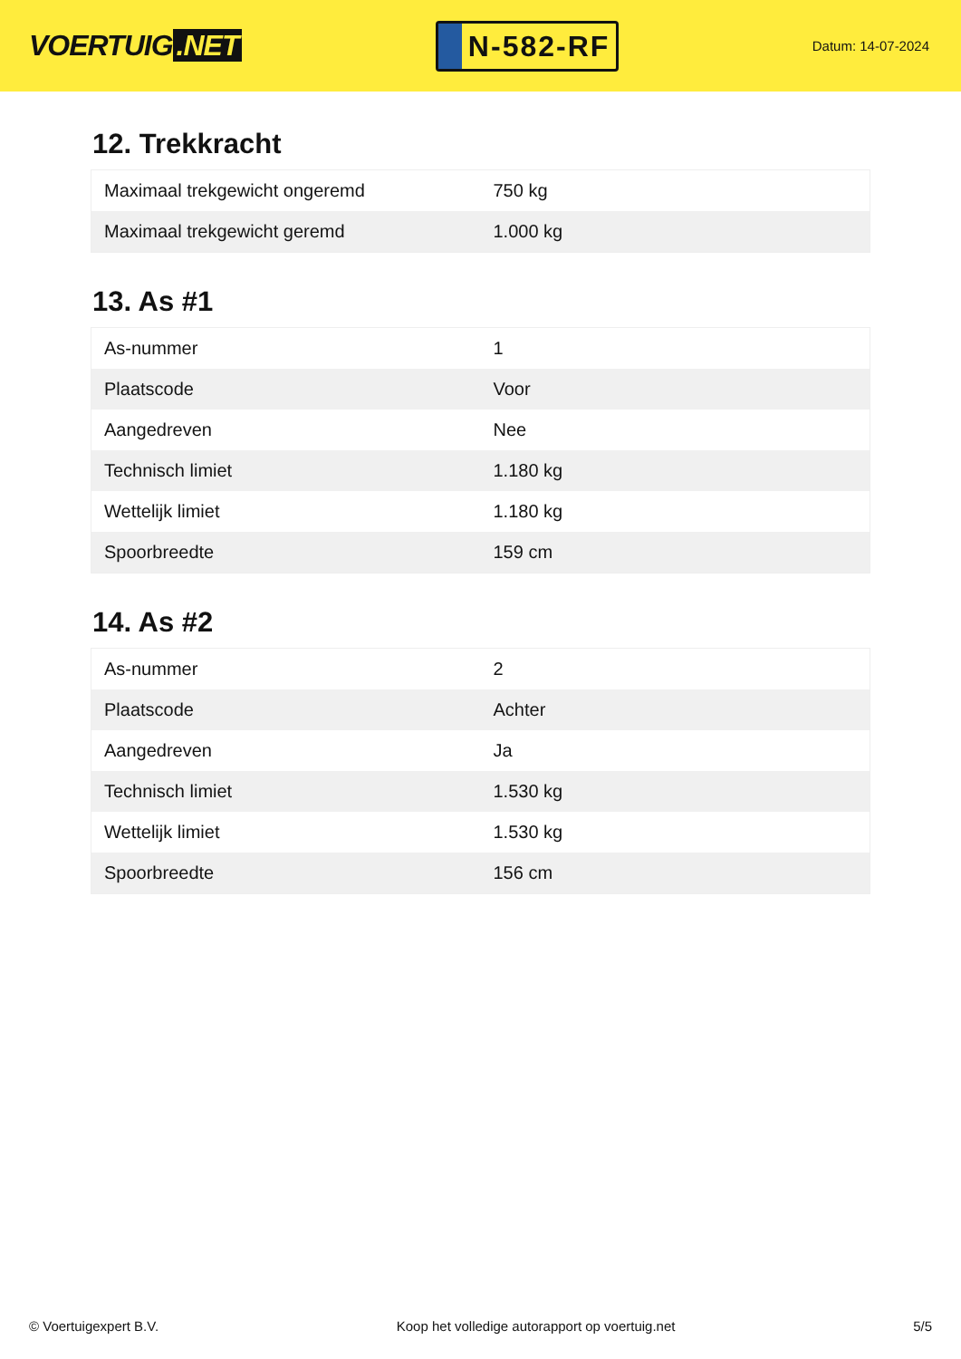VOERTUIG.NET
N-582-RF
Datum: 14-07-2024
12. Trekkracht
| Maximaal trekgewicht ongeremd | 750 kg |
| Maximaal trekgewicht geremd | 1.000 kg |
13. As #1
| As-nummer | 1 |
| Plaatscode | Voor |
| Aangedreven | Nee |
| Technisch limiet | 1.180 kg |
| Wettelijk limiet | 1.180 kg |
| Spoorbreedte | 159 cm |
14. As #2
| As-nummer | 2 |
| Plaatscode | Achter |
| Aangedreven | Ja |
| Technisch limiet | 1.530 kg |
| Wettelijk limiet | 1.530 kg |
| Spoorbreedte | 156 cm |
© Voertuigexpert B.V. Koop het volledige autorapport op voertuig.net 5/5